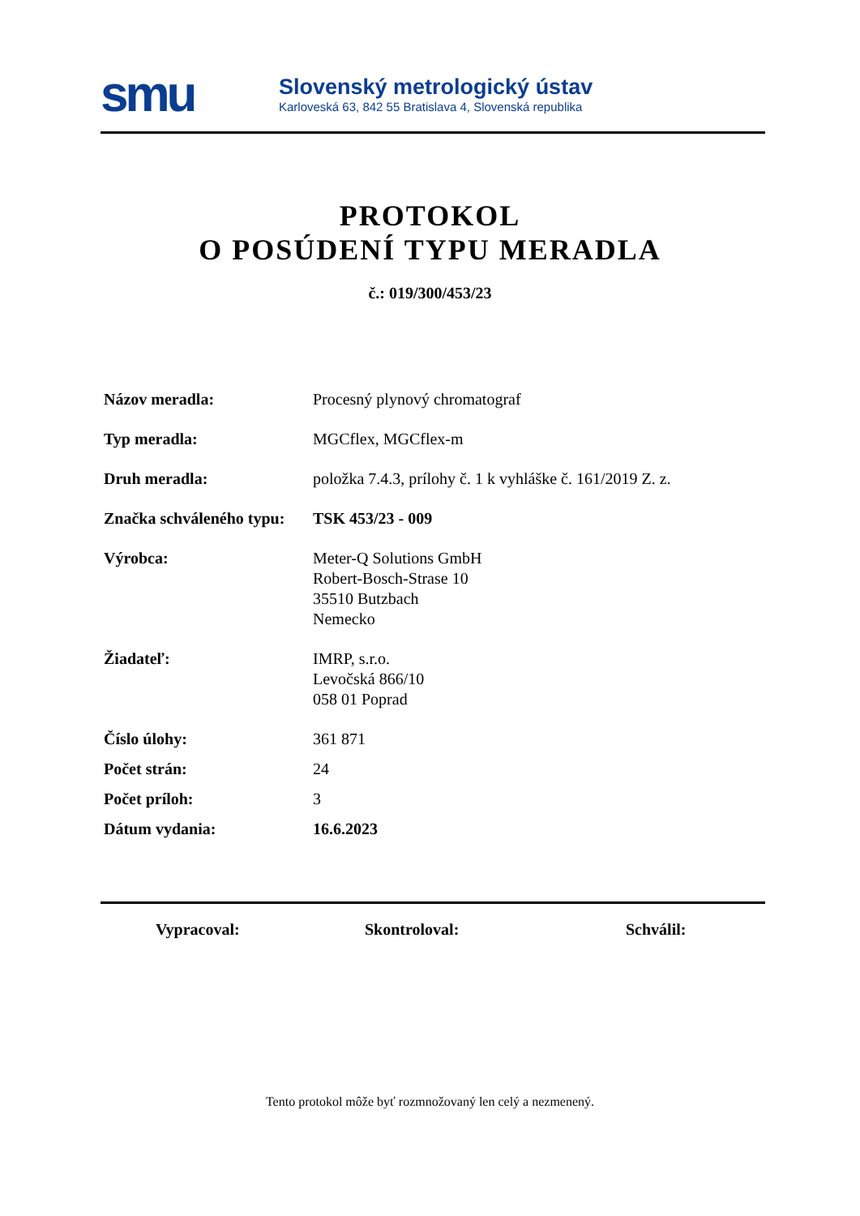smu
Slovenský metrologický ústav
Karloveská 63, 842 55 Bratislava 4, Slovenská republika
PROTOKOL
O POSÚDENÍ TYPU MERADLA
č.: 019/300/453/23
Názov meradla: Procesný plynový chromatograf
Typ meradla: MGCflex, MGCflex-m
Druh meradla: položka 7.4.3, prílohy č. 1 k vyhláške č. 161/2019 Z. z.
Značka schváleného typu:
TSK 453/23 - 009
Výrobca: Meter-Q Solutions GmbH
Robert-Bosch-Strase 10
35510 Butzbach
Nemecko
Žiadateľ: IMRP, s.r.o.
Levočská 866/10
058 01 Poprad
Číslo úlohy: 361 871
Počet strán: 24
Počet príloh: 3
Dátum vydania: 16.6.2023
Vypracoval: Skontroloval: Schválil:
Tento protokol môže byť rozmnožovaný len celý a nezmenený.